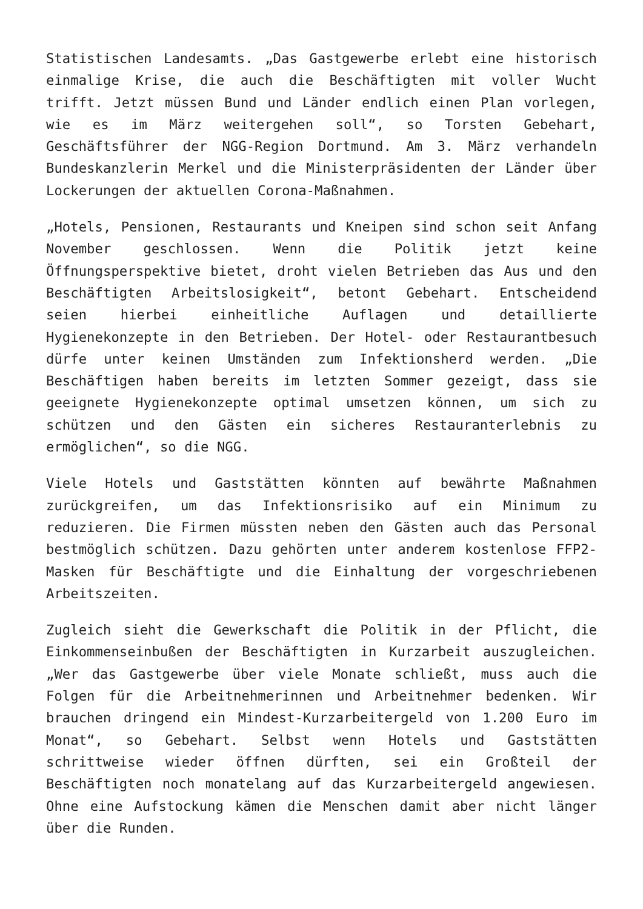Statistischen Landesamts. „Das Gastgewerbe erlebt eine historisch einmalige Krise, die auch die Beschäftigten mit voller Wucht trifft. Jetzt müssen Bund und Länder endlich einen Plan vorlegen, wie es im März weitergehen soll“, so Torsten Gebehart, Geschäftsführer der NGG-Region Dortmund. Am 3. März verhandeln Bundeskanzlerin Merkel und die Ministerpräsidenten der Länder über Lockerungen der aktuellen Corona-Maßnahmen.
„Hotels, Pensionen, Restaurants und Kneipen sind schon seit Anfang November geschlossen. Wenn die Politik jetzt keine Öffnungsperspektive bietet, droht vielen Betrieben das Aus und den Beschäftigten Arbeitslosigkeit“, betont Gebehart. Entscheidend seien hierbei einheitliche Auflagen und detaillierte Hygienekonzepte in den Betrieben. Der Hotel- oder Restaurantbesuch dürfe unter keinen Umständen zum Infektionsherd werden. „Die Beschäftigen haben bereits im letzten Sommer gezeigt, dass sie geeignete Hygienekonzepte optimal umsetzen können, um sich zu schützen und den Gästen ein sicheres Restauranterlebnis zu ermöglichen“, so die NGG.
Viele Hotels und Gaststätten könnten auf bewährte Maßnahmen zurückgreifen, um das Infektionsrisiko auf ein Minimum zu reduzieren. Die Firmen müssten neben den Gästen auch das Personal bestmöglich schützen. Dazu gehörten unter anderem kostenlose FFP2-Masken für Beschäftigte und die Einhaltung der vorgeschriebenen Arbeitszeiten.
Zugleich sieht die Gewerkschaft die Politik in der Pflicht, die Einkommenseinbußen der Beschäftigten in Kurzarbeit auszugleichen. „Wer das Gastgewerbe über viele Monate schließt, muss auch die Folgen für die Arbeitnehmerinnen und Arbeitnehmer bedenken. Wir brauchen dringend ein Mindest-Kurzarbeitergeld von 1.200 Euro im Monat“, so Gebehart. Selbst wenn Hotels und Gaststätten schrittweise wieder öffnen dürften, sei ein Großteil der Beschäftigten noch monatelang auf das Kurzarbeitergeld angewiesen. Ohne eine Aufstockung kämen die Menschen damit aber nicht länger über die Runden.